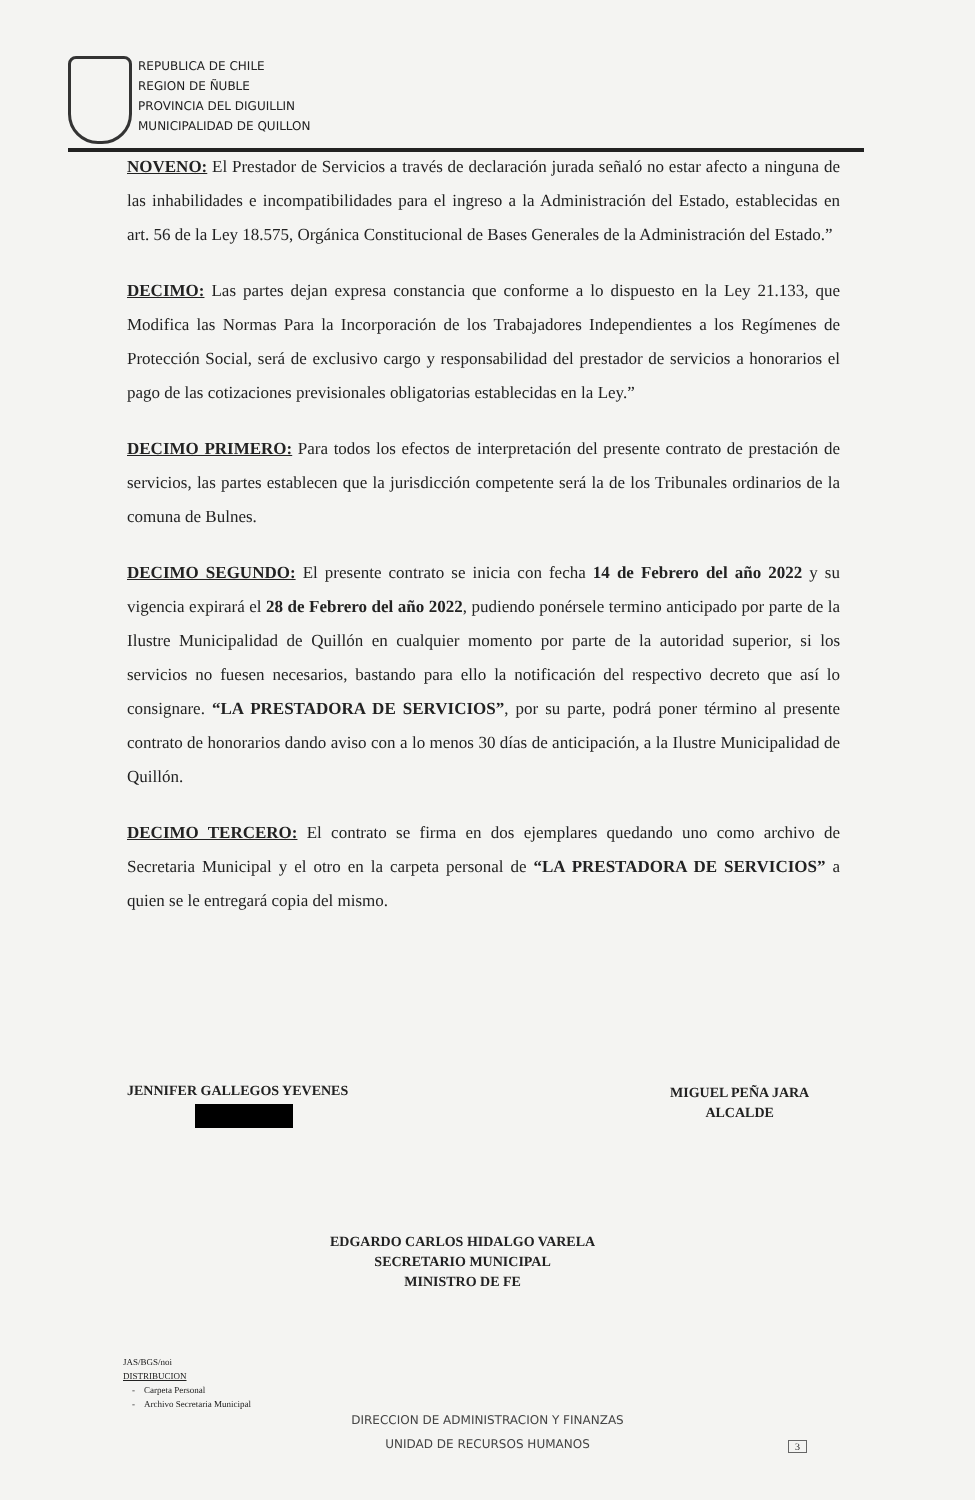REPUBLICA DE CHILE
REGION DE ÑUBLE
PROVINCIA DEL DIGUILLIN
MUNICIPALIDAD DE QUILLON
NOVENO: El Prestador de Servicios a través de declaración jurada señaló no estar afecto a ninguna de las inhabilidades e incompatibilidades para el ingreso a la Administración del Estado, establecidas en art. 56 de la Ley 18.575, Orgánica Constitucional de Bases Generales de la Administración del Estado.”
DECIMO: Las partes dejan expresa constancia que conforme a lo dispuesto en la Ley 21.133, que Modifica las Normas Para la Incorporación de los Trabajadores Independientes a los Regímenes de Protección Social, será de exclusivo cargo y responsabilidad del prestador de servicios a honorarios el pago de las cotizaciones previsionales obligatorias establecidas en la Ley.”
DECIMO PRIMERO: Para todos los efectos de interpretación del presente contrato de prestación de servicios, las partes establecen que la jurisdicción competente será la de los Tribunales ordinarios de la comuna de Bulnes.
DECIMO SEGUNDO: El presente contrato se inicia con fecha 14 de Febrero del año 2022 y su vigencia expirará el 28 de Febrero del año 2022, pudiendo ponérsele termino anticipado por parte de la Ilustre Municipalidad de Quillón en cualquier momento por parte de la autoridad superior, si los servicios no fuesen necesarios, bastando para ello la notificación del respectivo decreto que así lo consignare. “LA PRESTADORA DE SERVICIOS”, por su parte, podrá poner término al presente contrato de honorarios dando aviso con a lo menos 30 días de anticipación, a la Ilustre Municipalidad de Quillón.
DECIMO TERCERO: El contrato se firma en dos ejemplares quedando uno como archivo de Secretaria Municipal y el otro en la carpeta personal de “LA PRESTADORA DE SERVICIOS” a quien se le entregará copia del mismo.
JENNIFER GALLEGOS YEVENES
MIGUEL PEÑA JARA
ALCALDE
EDGARDO CARLOS HIDALGO VARELA
SECRETARIO MUNICIPAL
MINISTRO DE FE
JAS/BGS/noi
DISTRIBUCION
- Carpeta Personal
- Archivo Secretaria Municipal
DIRECCION DE ADMINISTRACION Y FINANZAS
UNIDAD DE RECURSOS HUMANOS
3